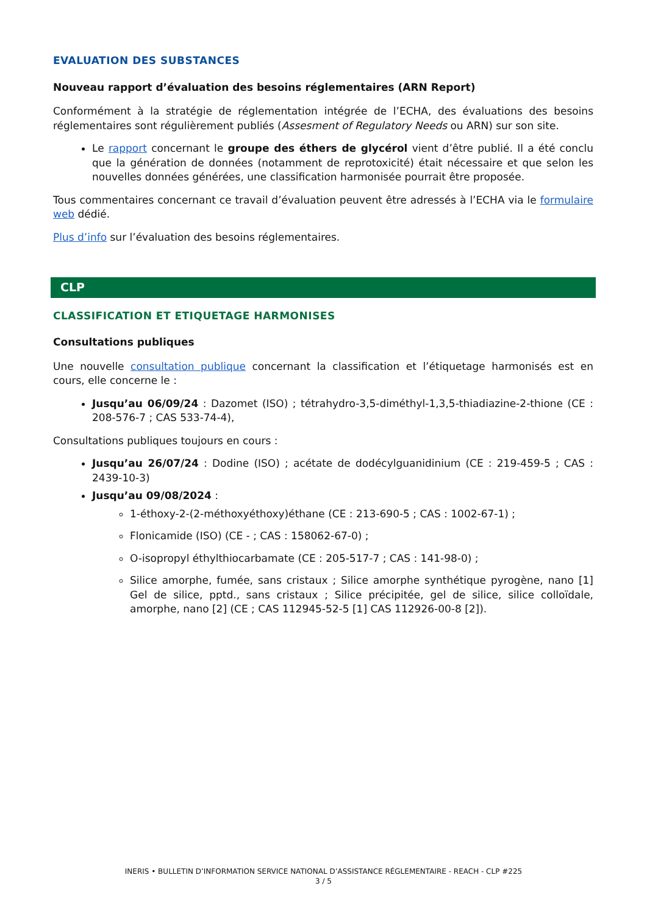EVALUATION DES SUBSTANCES
Nouveau rapport d’évaluation des besoins réglementaires (ARN Report)
Conformément à la stratégie de réglementation intégrée de l’ECHA, des évaluations des besoins réglementaires sont régulièrement publiés (Assesment of Regulatory Needs ou ARN) sur son site.
Le rapport concernant le groupe des éthers de glycérol vient d’être publié. Il a été conclu que la génération de données (notamment de reprotoxicité) était nécessaire et que selon les nouvelles données générées, une classification harmonisée pourrait être proposée.
Tous commentaires concernant ce travail d’évaluation peuvent être adressés à l’ECHA via le formulaire web dédié.
Plus d’info sur l’évaluation des besoins réglementaires.
CLP
CLASSIFICATION ET ETIQUETAGE HARMONISES
Consultations publiques
Une nouvelle consultation publique concernant la classification et l’étiquetage harmonisés est en cours, elle concerne le :
Jusqu’au 06/09/24 : Dazomet (ISO) ; tétrahydro-3,5-diméthyl-1,3,5-thiadiazine-2-thione (CE : 208-576-7 ; CAS 533-74-4),
Consultations publiques toujours en cours :
Jusqu’au 26/07/24 : Dodine (ISO) ; acétate de dodécylguanidinium (CE : 219-459-5 ; CAS : 2439-10-3)
Jusqu’au 09/08/2024 :
1-éthoxy-2-(2-méthoxyéthoxy)éthane (CE : 213-690-5 ; CAS : 1002-67-1) ;
Flonicamide (ISO) (CE - ; CAS : 158062-67-0) ;
O-isopropyl éthylthiocarbamate (CE : 205-517-7 ; CAS : 141-98-0) ;
Silice amorphe, fumée, sans cristaux ; Silice amorphe synthétique pyrogène, nano [1] Gel de silice, pptd., sans cristaux ; Silice précipitée, gel de silice, silice colloïdale, amorphe, nano [2] (CE ; CAS 112945-52-5 [1] CAS 112926-00-8 [2]).
INERIS • BULLETIN D’INFORMATION SERVICE NATIONAL D’ASSISTANCE RÉGLEMENTAIRE - REACH - CLP #225
3 / 5